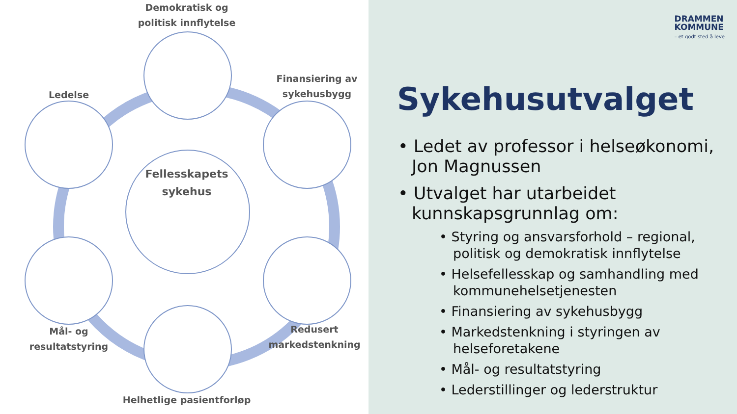Demokratisk og politisk innflytelse
Finansiering av sykehusbygg
Ledelse
Fellesskapets sykehus
Mål- og resultatstyring
Redusert markedstenkning
Helhetlige pasientforløp
DRAMMEN
KOMMUNE
– et godt sted å leve
Sykehusutvalget
• Ledet av professor i helseøkonomi, Jon Magnussen
• Utvalget har utarbeidet kunnskapsgrunnlag om:
• Styring og ansvarsforhold – regional, politisk og demokratisk innflytelse
• Helsefellesskap og samhandling med kommunehelsetjenesten
• Finansiering av sykehusbygg
• Markedstenkning i styringen av helseforetakene
• Mål- og resultatstyring
• Lederstillinger og lederstruktur